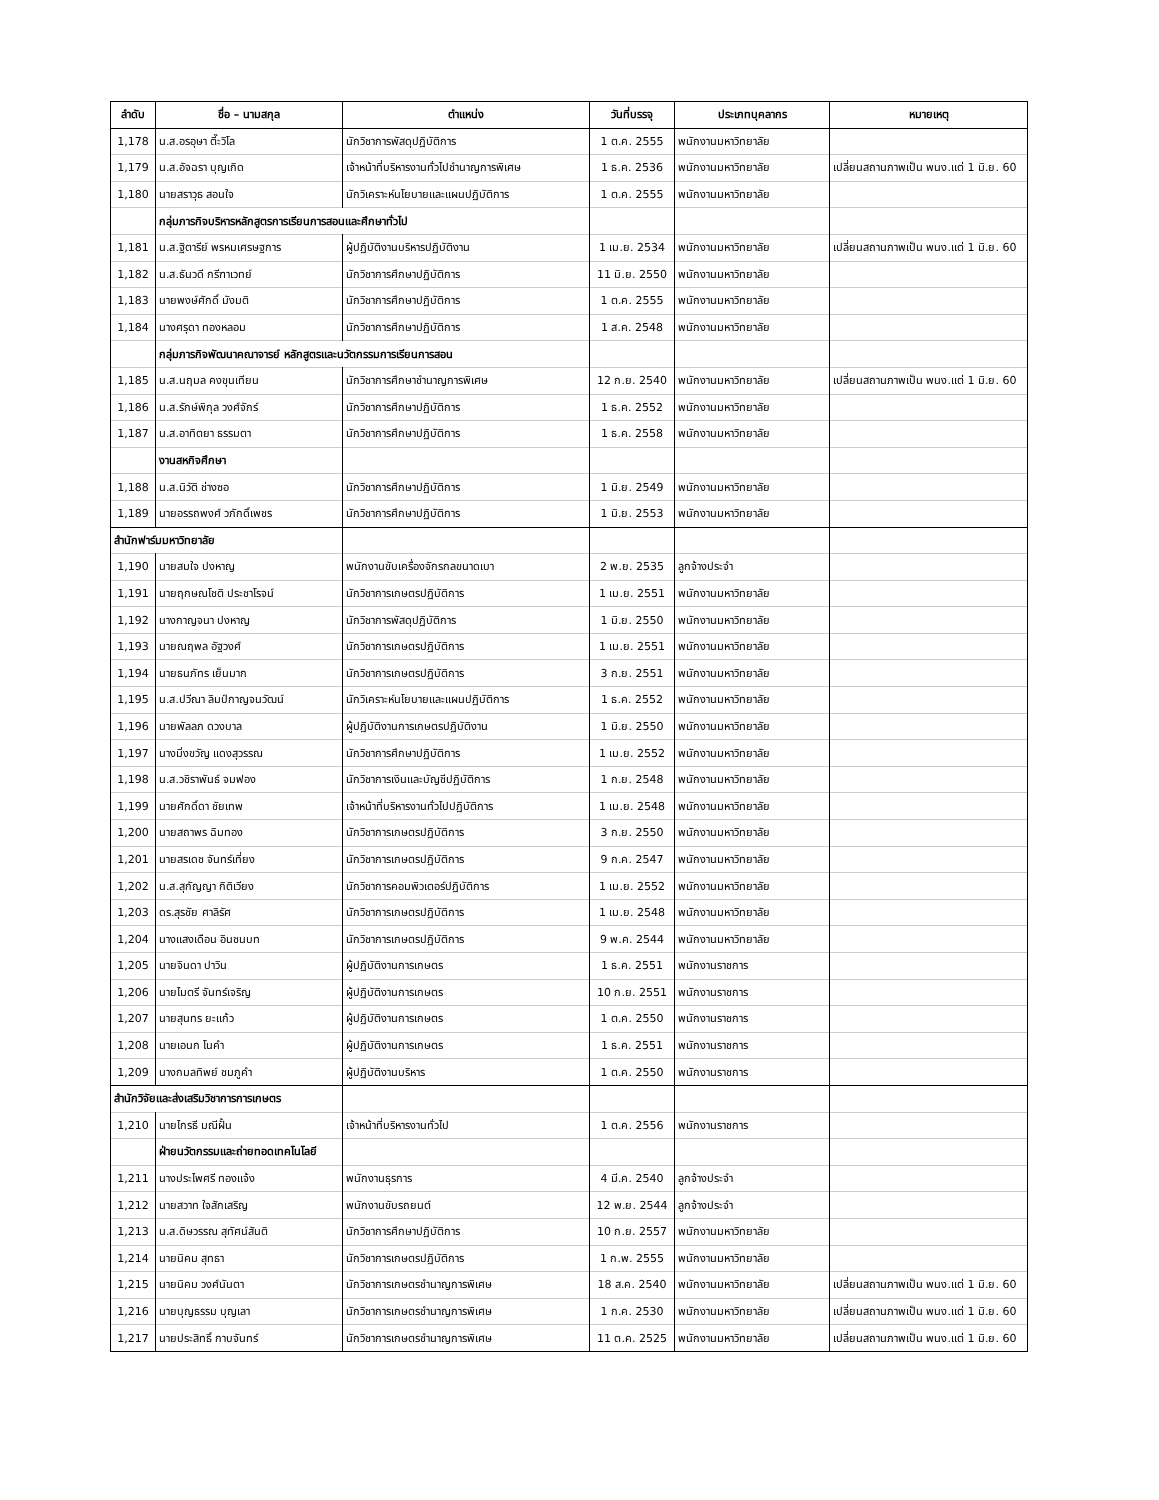| ลำดับ | ชื่อ – นามสกุล | ตำแหน่ง | วันที่บรรจุ | ประเภทบุคลากร | หมายเหตุ |
| --- | --- | --- | --- | --- | --- |
| 1,178 | น.ส.อรอุษา ตี๊ะวิโล | นักวิชาการพัสดุปฏิบัติการ | 1 ต.ค. 2555 | พนักงานมหาวิทยาลัย | |
| 1,179 | น.ส.อัจฉรา บุญเกิด | เจ้าหน้าที่บริหารงานทั่วไปชำนาญการพิเศษ | 1 ธ.ค. 2536 | พนักงานมหาวิทยาลัย | เปลี่ยนสถานภาพเป็น พนง.แต่ 1 มิ.ย. 60 |
| 1,180 | นายสราวุธ สอนใจ | นักวิเคราะห์นโยบายและแผนปฏิบัติการ | 1 ต.ค. 2555 | พนักงานมหาวิทยาลัย | |
| | กลุ่มภารกิจบริหารหลักสูตรการเรียนการสอนและศึกษาทั่วไป | | | | |
| 1,181 | น.ส.ฐิตารีย์ พรหมเศรษฐการ | ผู้ปฏิบัติงานบริหารปฏิบัติงาน | 1 เม.ย. 2534 | พนักงานมหาวิทยาลัย | เปลี่ยนสถานภาพเป็น พนง.แต่ 1 มิ.ย. 60 |
| 1,182 | น.ส.ธันวดี กรีฑาเวทย์ | นักวิชาการศึกษาปฏิบัติการ | 11 มิ.ย. 2550 | พนักงานมหาวิทยาลัย | |
| 1,183 | นายพงษ์ศักดิ์ มังมติ | นักวิชาการศึกษาปฏิบัติการ | 1 ต.ค. 2555 | พนักงานมหาวิทยาลัย | |
| 1,184 | นางศรุดา ทองหลอม | นักวิชาการศึกษาปฏิบัติการ | 1 ส.ค. 2548 | พนักงานมหาวิทยาลัย | |
| | กลุ่มภารกิจพัฒนาคณาจารย์ หลักสูตรและนวัตกรรมการเรียนการสอน | | | | |
| 1,185 | น.ส.นฤมล คงขุนเทียน | นักวิชาการศึกษาชำนาญการพิเศษ | 12 ก.ย. 2540 | พนักงานมหาวิทยาลัย | เปลี่ยนสถานภาพเป็น พนง.แต่ 1 มิ.ย. 60 |
| 1,186 | น.ส.รักษ์พิกุล วงศ์จักร์ | นักวิชาการศึกษาปฏิบัติการ | 1 ธ.ค. 2552 | พนักงานมหาวิทยาลัย | |
| 1,187 | น.ส.อาทิตยา ธรรมตา | นักวิชาการศึกษาปฏิบัติการ | 1 ธ.ค. 2558 | พนักงานมหาวิทยาลัย | |
| | งานสหกิจศึกษา | | | | |
| 1,188 | น.ส.นิวัติ ช่างซอ | นักวิชาการศึกษาปฏิบัติการ | 1 มิ.ย. 2549 | พนักงานมหาวิทยาลัย | |
| 1,189 | นายอรรถพงศ์ วภักดิ์เพชร | นักวิชาการศึกษาปฏิบัติการ | 1 มิ.ย. 2553 | พนักงานมหาวิทยาลัย | |
| สำนักฟาร์มมหาวิทยาลัย | | | | | |
| 1,190 | นายสมใจ ปงหาญ | พนักงานขับเครื่องจักรกลขนาดเบา | 2 พ.ย. 2535 | ลูกจ้างประจำ | |
| 1,191 | นายฤกษณโชติ ประชาโรจน์ | นักวิชาการเกษตรปฏิบัติการ | 1 เม.ย. 2551 | พนักงานมหาวิทยาลัย | |
| 1,192 | นางกาญจนา ปงหาญ | นักวิชาการพัสดุปฏิบัติการ | 1 มิ.ย. 2550 | พนักงานมหาวิทยาลัย | |
| 1,193 | นายณฤพล อัฐวงศ์ | นักวิชาการเกษตรปฏิบัติการ | 1 เม.ย. 2551 | พนักงานมหาวิทยาลัย | |
| 1,194 | นายธนภัทร เย็นมาก | นักวิชาการเกษตรปฏิบัติการ | 3 ก.ย. 2551 | พนักงานมหาวิทยาลัย | |
| 1,195 | น.ส.ปวีณา ลิมป์กาญจนวัฒน์ | นักวิเคราะห์นโยบายและแผนปฏิบัติการ | 1 ธ.ค. 2552 | พนักงานมหาวิทยาลัย | |
| 1,196 | นายพัลลภ ดวงบาล | ผู้ปฏิบัติงานการเกษตรปฏิบัติงาน | 1 มิ.ย. 2550 | พนักงานมหาวิทยาลัย | |
| 1,197 | นางมิ่งขวัญ แดงสุวรรณ | นักวิชาการศึกษาปฏิบัติการ | 1 เม.ย. 2552 | พนักงานมหาวิทยาลัย | |
| 1,198 | น.ส.วชิราพันธ์ จมฟอง | นักวิชาการเงินและบัญชีปฏิบัติการ | 1 ก.ย. 2548 | พนักงานมหาวิทยาลัย | |
| 1,199 | นายศักดิ์ดา ชัยเทพ | เจ้าหน้าที่บริหารงานทั่วไปปฏิบัติการ | 1 เม.ย. 2548 | พนักงานมหาวิทยาลัย | |
| 1,200 | นายสถาพร ฉิมทอง | นักวิชาการเกษตรปฏิบัติการ | 3 ก.ย. 2550 | พนักงานมหาวิทยาลัย | |
| 1,201 | นายสรเดช จันทร์เที่ยง | นักวิชาการเกษตรปฏิบัติการ | 9 ก.ค. 2547 | พนักงานมหาวิทยาลัย | |
| 1,202 | น.ส.สุกัญญา กิติเวียง | นักวิชาการคอมพิวเตอร์ปฏิบัติการ | 1 เม.ย. 2552 | พนักงานมหาวิทยาลัย | |
| 1,203 | ดร.สุรชัย ศาลิรัศ | นักวิชาการเกษตรปฏิบัติการ | 1 เม.ย. 2548 | พนักงานมหาวิทยาลัย | |
| 1,204 | นางแสงเดือน อินชนบท | นักวิชาการเกษตรปฏิบัติการ | 9 พ.ค. 2544 | พนักงานมหาวิทยาลัย | |
| 1,205 | นายจินดา ปาวิน | ผู้ปฏิบัติงานการเกษตร | 1 ธ.ค. 2551 | พนักงานราชการ | |
| 1,206 | นายไมตรี จันทร์เจริญ | ผู้ปฏิบัติงานการเกษตร | 10 ก.ย. 2551 | พนักงานราชการ | |
| 1,207 | นายสุนทร ยะแก้ว | ผู้ปฏิบัติงานการเกษตร | 1 ต.ค. 2550 | พนักงานราชการ | |
| 1,208 | นายเอนก โนคำ | ผู้ปฏิบัติงานการเกษตร | 1 ธ.ค. 2551 | พนักงานราชการ | |
| 1,209 | นางกมลทิพย์ ชมภูคำ | ผู้ปฏิบัติงานบริหาร | 1 ต.ค. 2550 | พนักงานราชการ | |
| สำนักวิจัยและส่งเสริมวิชาการการเกษตร | | | | | |
| 1,210 | นายไกรธี มณีฝั้น | เจ้าหน้าที่บริหารงานทั่วไป | 1 ต.ค. 2556 | พนักงานราชการ | |
| | ฝ่ายนวัตกรรมและถ่ายทอดเทคโนโลยี | | | | |
| 1,211 | นางประไพศรี ทองแจ้ง | พนักงานธุรการ | 4 มี.ค. 2540 | ลูกจ้างประจำ | |
| 1,212 | นายสวาท ใจสักเสริญ | พนักงานขับรถยนต์ | 12 พ.ย. 2544 | ลูกจ้างประจำ | |
| 1,213 | น.ส.ดิษวรรณ สุทัศน์สันติ | นักวิชาการศึกษาปฏิบัติการ | 10 ก.ย. 2557 | พนักงานมหาวิทยาลัย | |
| 1,214 | นายนิคม สุทธา | นักวิชาการเกษตรปฏิบัติการ | 1 ก.พ. 2555 | พนักงานมหาวิทยาลัย | |
| 1,215 | นายนิคม วงศ์นันตา | นักวิชาการเกษตรชำนาญการพิเศษ | 18 ส.ค. 2540 | พนักงานมหาวิทยาลัย | เปลี่ยนสถานภาพเป็น พนง.แต่ 1 มิ.ย. 60 |
| 1,216 | นายบุญธรรม บุญเลา | นักวิชาการเกษตรชำนาญการพิเศษ | 1 ก.ค. 2530 | พนักงานมหาวิทยาลัย | เปลี่ยนสถานภาพเป็น พนง.แต่ 1 มิ.ย. 60 |
| 1,217 | นายประสิทธิ์ กาบจันทร์ | นักวิชาการเกษตรชำนาญการพิเศษ | 11 ต.ค. 2525 | พนักงานมหาวิทยาลัย | เปลี่ยนสถานภาพเป็น พนง.แต่ 1 มิ.ย. 60 |